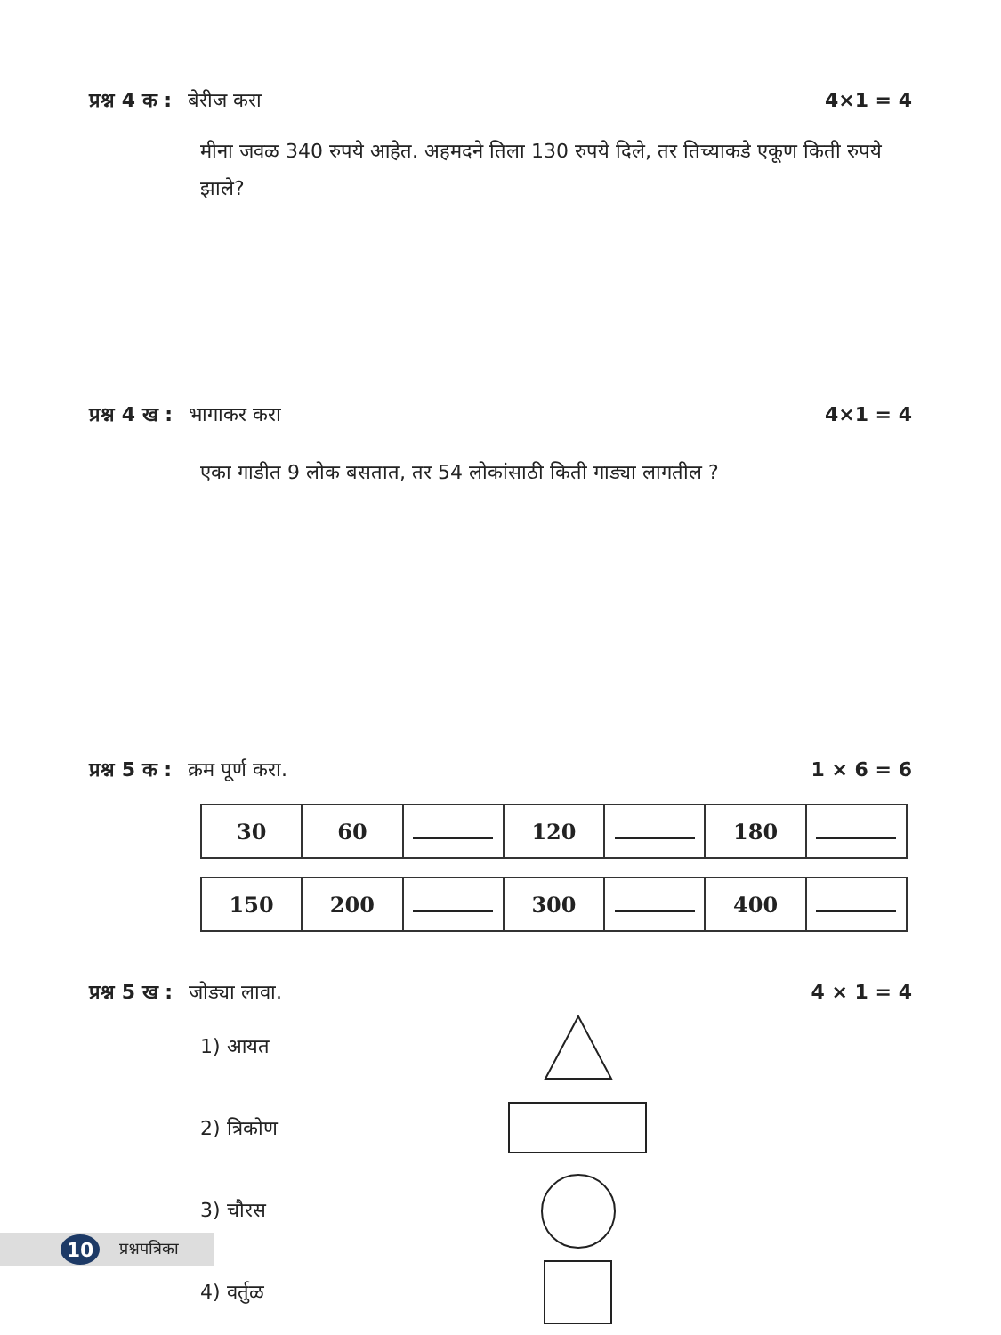प्रश्न 4 क : बेरीज करा 4×1 = 4
मीना जवळ 340 रुपये आहेत. अहमदने तिला 130 रुपये दिले, तर तिच्याकडे एकूण किती रुपये झाले?
प्रश्न 4 ख : भागाकर करा 4×1 = 4
एका गाडीत 9 लोक बसतात, तर 54 लोकांसाठी किती गाड्या लागतील ?
प्रश्न 5 क : क्रम पूर्ण करा. 1 × 6 = 6
| 30 | 60 | | 120 | | 180 | |
| 150 | 200 | | 300 | | 400 | |
प्रश्न 5 ख : जोड्या लावा. 4 × 1 = 4
1) आयत
2) त्रिकोण
3) चौरस
4) वर्तुळ
10
प्रश्नपत्रिका